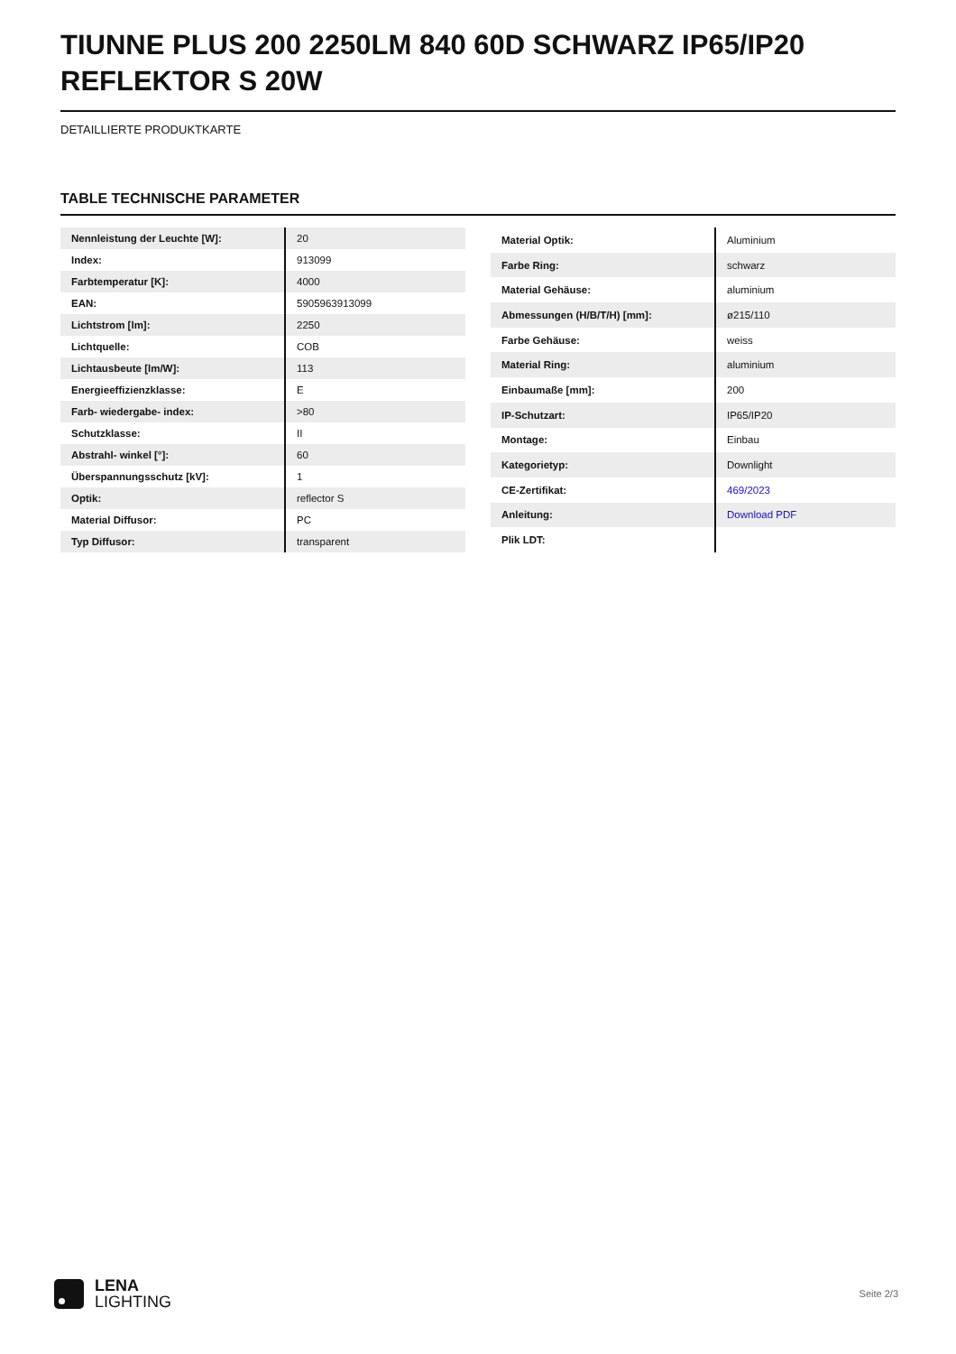TIUNNE PLUS 200 2250LM 840 60D SCHWARZ IP65/IP20 REFLEKTOR S 20W
DETAILLIERTE PRODUKTKARTE
TABLE TECHNISCHE PARAMETER
| Nennleistung der Leuchte [W]: | 20 |
| Index: | 913099 |
| Farbtemperatur [K]: | 4000 |
| EAN: | 5905963913099 |
| Lichtstrom [lm]: | 2250 |
| Lichtquelle: | COB |
| Lichtausbeute [lm/W]: | 113 |
| Energieeffizienzklasse: | E |
| Farb- wiedergabe- index: | >80 |
| Schutzklasse: | II |
| Abstrahl- winkel [°]: | 60 |
| Überspannungsschutz [kV]: | 1 |
| Optik: | reflector S |
| Material Diffusor: | PC |
| Typ Diffusor: | transparent |
| Material Optik: | Aluminium |
| Farbe Ring: | schwarz |
| Material Gehäuse: | aluminium |
| Abmessungen (H/B/T/H) [mm]: | ø215/110 |
| Farbe Gehäuse: | weiss |
| Material Ring: | aluminium |
| Einbaumaße [mm]: | 200 |
| IP-Schutzart: | IP65/IP20 |
| Montage: | Einbau |
| Kategorietyp: | Downlight |
| CE-Zertifikat: | 469/2023 |
| Anleitung: | Download PDF |
| Plik LDT: | |
LENA
LIGHTING
Seite 2/3